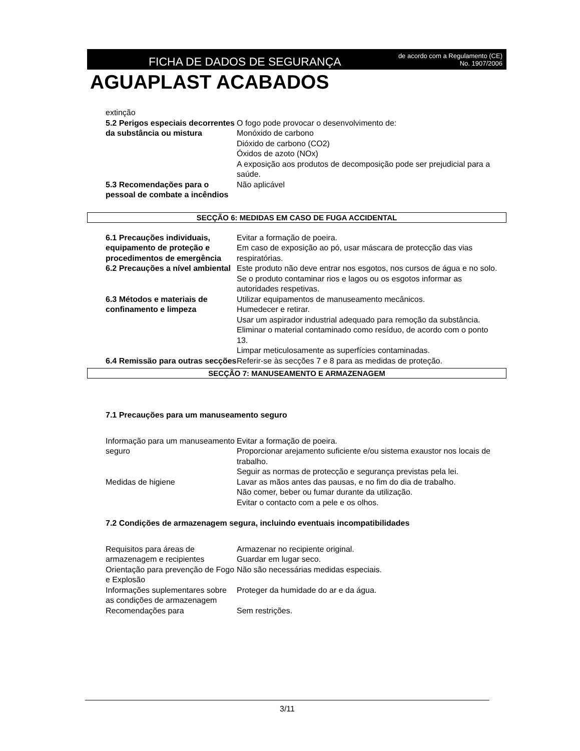FICHA DE DADOS DE SEGURANÇA
de acordo com a Regulamento (CE)
No. 1907/2006
AGUAPLAST ACABADOS
| extinção | |
| 5.2 Perigos especiais decorrentes da substância ou mistura | O fogo pode provocar o desenvolvimento de: Monóxido de carbono Dióxido de carbono (CO2) Óxidos de azoto (NOx) A exposição aos produtos de decomposição pode ser prejudicial para a saúde. |
| 5.3 Recomendações para o pessoal de combate a incêndios | Não aplicável |
SECÇÃO 6: MEDIDAS EM CASO DE FUGA ACCIDENTAL
| 6.1 Precauções individuais, equipamento de proteção e procedimentos de emergência | Evitar a formação de poeira. Em caso de exposição ao pó, usar máscara de protecção das vias respiratórias. |
| 6.2 Precauções a nível ambiental | Este produto não deve entrar nos esgotos, nos cursos de água e no solo. Se o produto contaminar rios e lagos ou os esgotos informar as autoridades respetivas. |
| 6.3 Métodos e materiais de confinamento e limpeza | Utilizar equipamentos de manuseamento mecânicos. Humedecer e retirar. Usar um aspirador industrial adequado para remoção da substância. Eliminar o material contaminado como resíduo, de acordo com o ponto 13. Limpar meticulosamente as superfícies contaminadas. |
| 6.4 Remissão para outras secções | Referir-se às secções 7 e 8 para as medidas de proteção. |
SECÇÃO 7: MANUSEAMENTO E ARMAZENAGEM
7.1 Precauções para um manuseamento seguro
| Informação para um manuseamento seguro | Evitar a formação de poeira. Proporcionar arejamento suficiente e/ou sistema exaustor nos locais de trabalho. Seguir as normas de protecção e segurança previstas pela lei. |
| Medidas de higiene | Lavar as mãos antes das pausas, e no fim do dia de trabalho. Não comer, beber ou fumar durante da utilização. Evitar o contacto com a pele e os olhos. |
7.2 Condições de armazenagem segura, incluindo eventuais incompatibilidades
| Requisitos para áreas de armazenagem e recipientes | Armazenar no recipiente original. Guardar em lugar seco. |
| Orientação para prevenção de Fogo e Explosão | Não são necessárias medidas especiais. |
| Informações suplementares sobre as condições de armazenagem | Proteger da humidade do ar e da água. |
| Recomendações para | Sem restrições. |
3/11